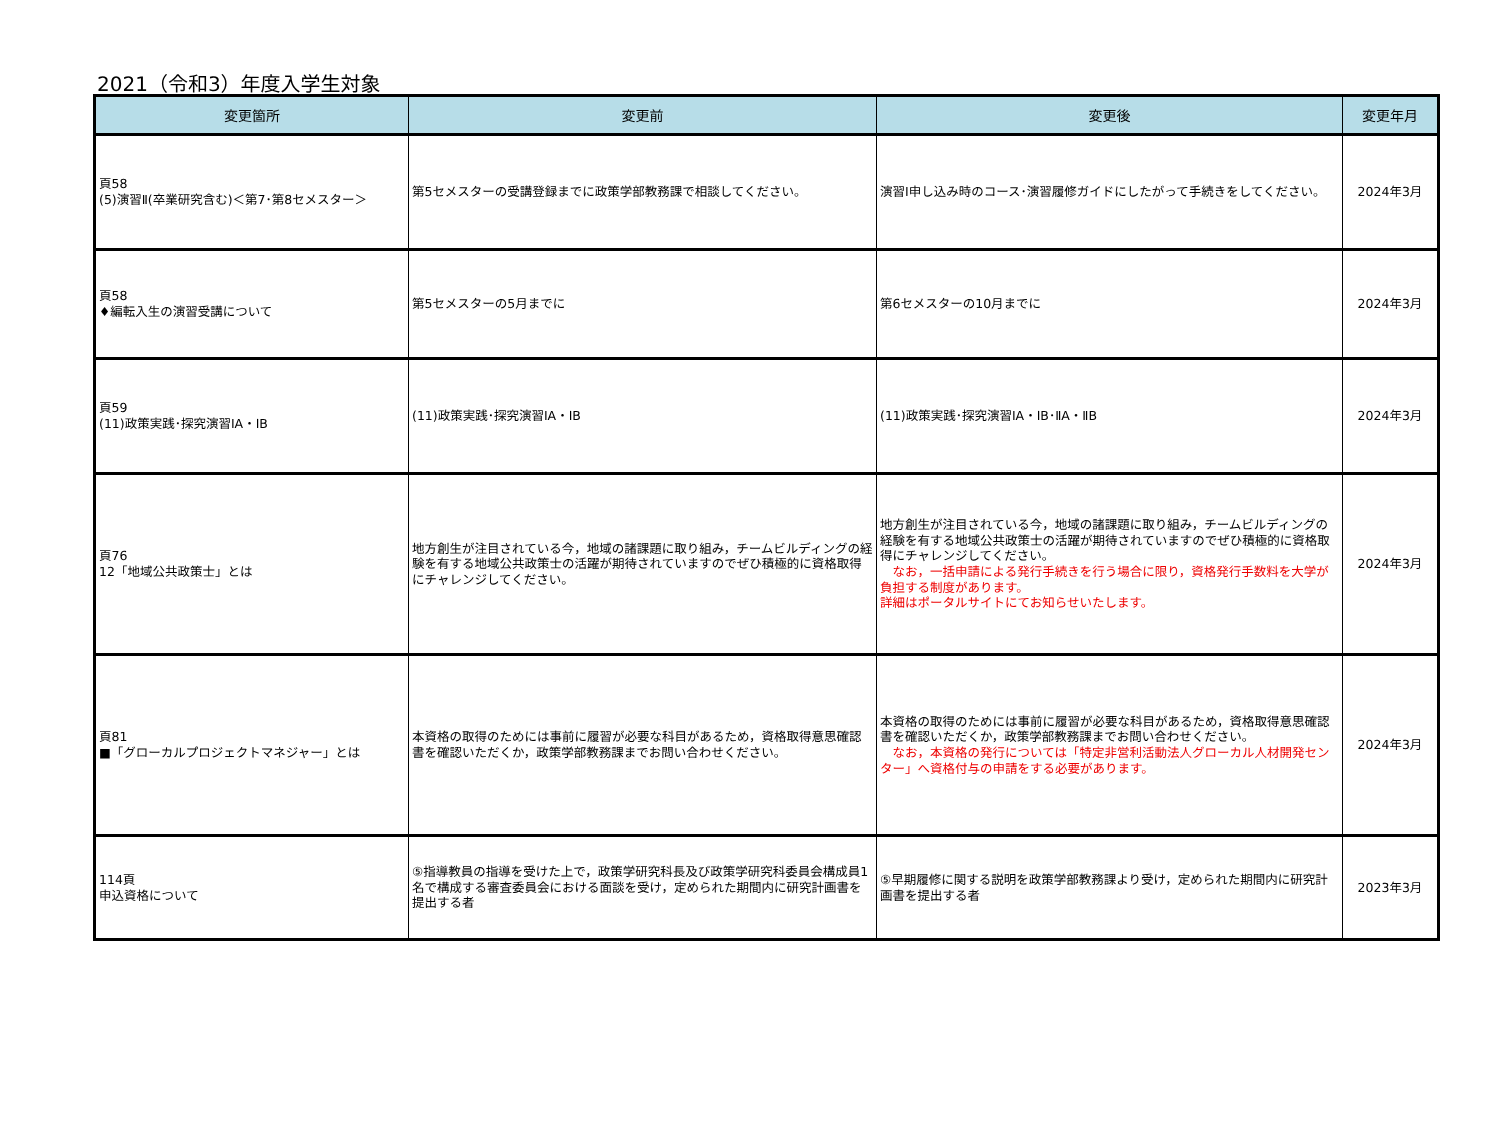2021（令和3）年度入学生対象
| 変更箇所 | 変更前 | 変更後 | 変更年月 |
| --- | --- | --- | --- |
| 頁58 (5)演習Ⅱ(卒業研究含む)＜第7･第8セメスター＞ | 第5セメスターの受講登録までに政策学部教務課で相談してください。 | 演習Ⅰ申し込み時のコース･演習履修ガイドにしたがって手続きをしてください。 | 2024年3月 |
| 頁58 ♦編転入生の演習受講について | 第5セメスターの5月までに | 第6セメスターの10月までに | 2024年3月 |
| 頁59 (11)政策実践･探究演習ⅠA・ⅠB | (11)政策実践･探究演習ⅠA・ⅠB | (11)政策実践･探究演習ⅠA・ⅠB･ⅡA・ⅡB | 2024年3月 |
| 頁76 12「地域公共政策士」とは | 地方創生が注目されている今，地域の諸課題に取り組み，チームビルディングの経験を有する地域公共政策士の活躍が期待されていますのでぜひ積極的に資格取得にチャレンジしてください。 | 地方創生が注目されている今，地域の諸課題に取り組み，チームビルディングの経験を有する地域公共政策士の活躍が期待されていますのでぜひ積極的に資格取得にチャレンジしてください。 なお，一括申請による発行手続きを行う場合に限り，資格発行手数料を大学が負担する制度があります。 詳細はポータルサイトにてお知らせいたします。 | 2024年3月 |
| 頁81 ■「グローカルプロジェクトマネジャー」とは | 本資格の取得のためには事前に履習が必要な科目があるため，資格取得意思確認書を確認いただくか，政策学部教務課までお問い合わせください。 | 本資格の取得のためには事前に履習が必要な科目があるため，資格取得意思確認書を確認いただくか，政策学部教務課までお問い合わせください。 なお，本資格の発行については「特定非営利活動法人グローカル人材開発センター」へ資格付与の申請をする必要があります。 | 2024年3月 |
| 114頁 申込資格について | ⑤指導教員の指導を受けた上で，政策学研究科長及び政策学研究科委員会構成員1名で構成する審査委員会における面談を受け，定められた期間内に研究計画書を提出する者 | ⑤早期履修に関する説明を政策学部教務課より受け，定められた期間内に研究計画書を提出する者 | 2023年3月 |